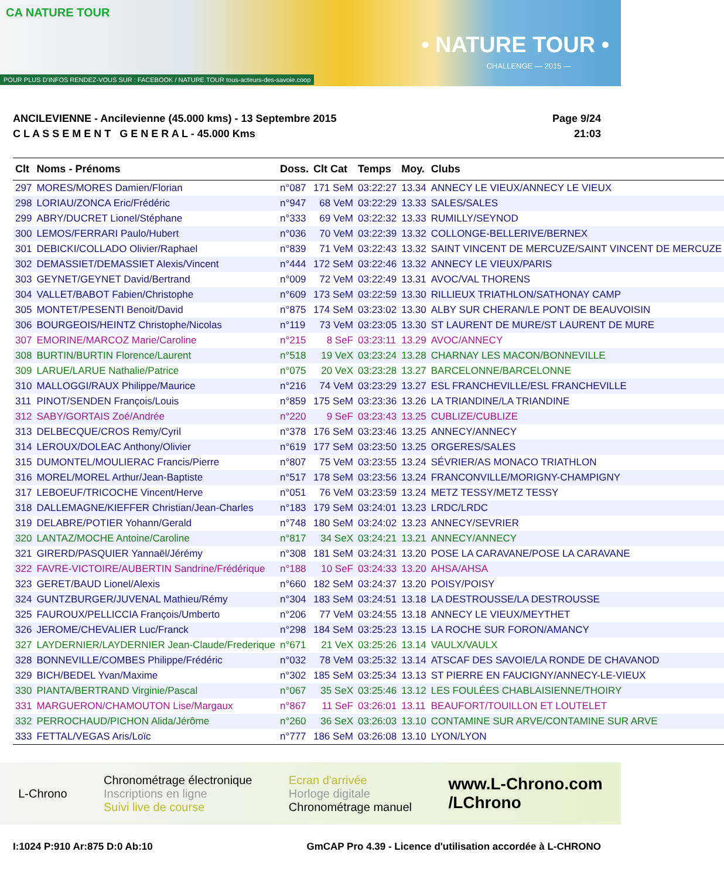CA NATURE TOUR
• NATURE TOUR •
CHALLENGE — 2015 —
POUR PLUS D'INFOS RENDEZ-VOUS SUR : FACEBOOK / NATURE.TOUR tous-acteurs-des-savoie.coop
ANCILEVIENNE - Ancilevienne (45.000 kms) - 13 Septembre 2015
C L A S S E M E N T G E N E R A L - 45.000 Kms
Page 9/24
21:03
| Clt | Noms - Prénoms | Doss. | Clt Cat | Temps | Moy. | Clubs |
| --- | --- | --- | --- | --- | --- | --- |
| 297 | MORES/MORES Damien/Florian | n°087 | 171 SeM | 03:22:27 | 13.34 | ANNECY LE VIEUX/ANNECY LE VIEUX |
| 298 | LORIAU/ZONCA Eric/Frédéric | n°947 | 68 VeM | 03:22:29 | 13.33 | SALES/SALES |
| 299 | ABRY/DUCRET Lionel/Stéphane | n°333 | 69 VeM | 03:22:32 | 13.33 | RUMILLY/SEYNOD |
| 300 | LEMOS/FERRARI Paulo/Hubert | n°036 | 70 VeM | 03:22:39 | 13.32 | COLLONGE-BELLERIVE/BERNEX |
| 301 | DEBICKI/COLLADO Olivier/Raphael | n°839 | 71 VeM | 03:22:43 | 13.32 | SAINT VINCENT DE MERCUZE/SAINT VINCENT DE MERCUZE |
| 302 | DEMASSIET/DEMASSIET Alexis/Vincent | n°444 | 172 SeM | 03:22:46 | 13.32 | ANNECY LE VIEUX/PARIS |
| 303 | GEYNET/GEYNET David/Bertrand | n°009 | 72 VeM | 03:22:49 | 13.31 | AVOC/VAL THORENS |
| 304 | VALLET/BABOT Fabien/Christophe | n°609 | 173 SeM | 03:22:59 | 13.30 | RILLIEUX TRIATHLON/SATHONAY CAMP |
| 305 | MONTET/PESENTI Benoit/David | n°875 | 174 SeM | 03:23:02 | 13.30 | ALBY SUR CHERAN/LE PONT DE BEAUVOISIN |
| 306 | BOURGEOIS/HEINTZ Christophe/Nicolas | n°119 | 73 VeM | 03:23:05 | 13.30 | ST LAURENT DE MURE/ST LAURENT DE MURE |
| 307 | EMORINE/MARCOZ Marie/Caroline | n°215 | 8 SeF | 03:23:11 | 13.29 | AVOC/ANNECY |
| 308 | BURTIN/BURTIN Florence/Laurent | n°518 | 19 VeX | 03:23:24 | 13.28 | CHARNAY LES MACON/BONNEVILLE |
| 309 | LARUE/LARUE Nathalie/Patrice | n°075 | 20 VeX | 03:23:28 | 13.27 | BARCELONNE/BARCELONNE |
| 310 | MALLOGGI/RAUX Philippe/Maurice | n°216 | 74 VeM | 03:23:29 | 13.27 | ESL FRANCHEVILLE/ESL FRANCHEVILLE |
| 311 | PINOT/SENDEN François/Louis | n°859 | 175 SeM | 03:23:36 | 13.26 | LA TRIANDINE/LA TRIANDINE |
| 312 | SABY/GORTAIS Zoé/Andrée | n°220 | 9 SeF | 03:23:43 | 13.25 | CUBLIZE/CUBLIZE |
| 313 | DELBECQUE/CROS Remy/Cyril | n°378 | 176 SeM | 03:23:46 | 13.25 | ANNECY/ANNECY |
| 314 | LEROUX/DOLEAC Anthony/Olivier | n°619 | 177 SeM | 03:23:50 | 13.25 | ORGERES/SALES |
| 315 | DUMONTEL/MOULIERAC Francis/Pierre | n°807 | 75 VeM | 03:23:55 | 13.24 | SÉVRIER/AS MONACO TRIATHLON |
| 316 | MOREL/MOREL Arthur/Jean-Baptiste | n°517 | 178 SeM | 03:23:56 | 13.24 | FRANCONVILLE/MORIGNY-CHAMPIGNY |
| 317 | LEBOEUF/TRICOCHE Vincent/Herve | n°051 | 76 VeM | 03:23:59 | 13.24 | METZ TESSY/METZ TESSY |
| 318 | DALLEMAGNE/KIEFFER Christian/Jean-Charles | n°183 | 179 SeM | 03:24:01 | 13.23 | LRDC/LRDC |
| 319 | DELABRE/POTIER Yohann/Gerald | n°748 | 180 SeM | 03:24:02 | 13.23 | ANNECY/SEVRIER |
| 320 | LANTAZ/MOCHE Antoine/Caroline | n°817 | 34 SeX | 03:24:21 | 13.21 | ANNECY/ANNECY |
| 321 | GIRERD/PASQUIER Yannaël/Jérémy | n°308 | 181 SeM | 03:24:31 | 13.20 | POSE LA CARAVANE/POSE LA CARAVANE |
| 322 | FAVRE-VICTOIRE/AUBERTIN Sandrine/Frédérique | n°188 | 10 SeF | 03:24:33 | 13.20 | AHSA/AHSA |
| 323 | GERET/BAUD Lionel/Alexis | n°660 | 182 SeM | 03:24:37 | 13.20 | POISY/POISY |
| 324 | GUNTZBURGER/JUVENAL Mathieu/Rémy | n°304 | 183 SeM | 03:24:51 | 13.18 | LA DESTROUSSE/LA DESTROUSSE |
| 325 | FAUROUX/PELLICCIA François/Umberto | n°206 | 77 VeM | 03:24:55 | 13.18 | ANNECY LE VIEUX/MEYTHET |
| 326 | JEROME/CHEVALIER Luc/Franck | n°298 | 184 SeM | 03:25:23 | 13.15 | LA ROCHE SUR FORON/AMANCY |
| 327 | LAYDERNIER/LAYDERNIER Jean-Claude/Frederique | n°671 | 21 VeX | 03:25:26 | 13.14 | VAULX/VAULX |
| 328 | BONNEVILLE/COMBES Philippe/Frédéric | n°032 | 78 VeM | 03:25:32 | 13.14 | ATSCAF DES SAVOIE/LA RONDE DE CHAVANOD |
| 329 | BICH/BEDEL Yvan/Maxime | n°302 | 185 SeM | 03:25:34 | 13.13 | ST PIERRE EN FAUCIGNY/ANNECY-LE-VIEUX |
| 330 | PIANTA/BERTRAND Virginie/Pascal | n°067 | 35 SeX | 03:25:46 | 13.12 | LES FOULÉES CHABLAISIENNE/THOIRY |
| 331 | MARGUERON/CHAMOUTON Lise/Margaux | n°867 | 11 SeF | 03:26:01 | 13.11 | BEAUFORT/TOUILLON ET LOUTELET |
| 332 | PERROCHAUD/PICHON Alida/Jérôme | n°260 | 36 SeX | 03:26:03 | 13.10 | CONTAMINE SUR ARVE/CONTAMINE SUR ARVE |
| 333 | FETTAL/VEGAS Aris/Loïc | n°777 | 186 SeM | 03:26:08 | 13.10 | LYON/LYON |
L-Chrono
Chronométrage électronique
Inscriptions en ligne
Suivi live de course
Ecran d'arrivée
Horloge digitale
Chronométrage manuel
www.L-Chrono.com
/LChrono
I:1024 P:910 Ar:875 D:0 Ab:10 GmCAP Pro 4.39 - Licence d'utilisation accordée à L-CHRONO